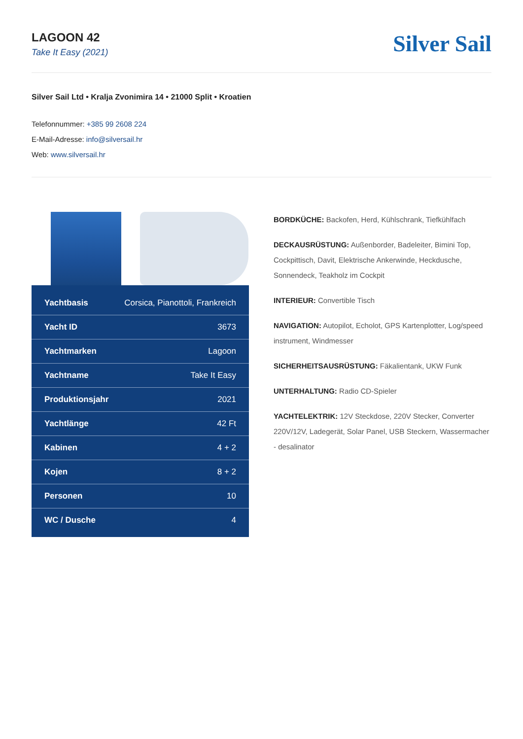LAGOON 42
Take It Easy (2021)
Silver Sail
Silver Sail Ltd • Kralja Zvonimira 14 • 21000 Split • Kroatien
Telefonnummer: +385 99 2608 224
E-Mail-Adresse: info@silversail.hr
Web: www.silversail.hr
| Yachtbasis | Corsica, Pianottoli, Frankreich |
| Yacht ID | 3673 |
| Yachtmarken | Lagoon |
| Yachtname | Take It Easy |
| Produktionsjahr | 2021 |
| Yachtlänge | 42 Ft |
| Kabinen | 4 + 2 |
| Kojen | 8 + 2 |
| Personen | 10 |
| WC / Dusche | 4 |
BORDKÜCHE: Backofen, Herd, Kühlschrank, Tiefkühlfach
DECKAUSRÜSTUNG: Außenborder, Badeleiter, Bimini Top, Cockpittisch, Davit, Elektrische Ankerwinde, Heckdusche, Sonnendeck, Teakholz im Cockpit
INTERIEUR: Convertible Tisch
NAVIGATION: Autopilot, Echolot, GPS Kartenplotter, Log/speed instrument, Windmesser
SICHERHEITSAUSRÜSTUNG: Fäkalientank, UKW Funk
UNTERHALTUNG: Radio CD-Spieler
YACHTELEKTRIK: 12V Steckdose, 220V Stecker, Converter 220V/12V, Ladegerät, Solar Panel, USB Steckern, Wassermacher - desalinator